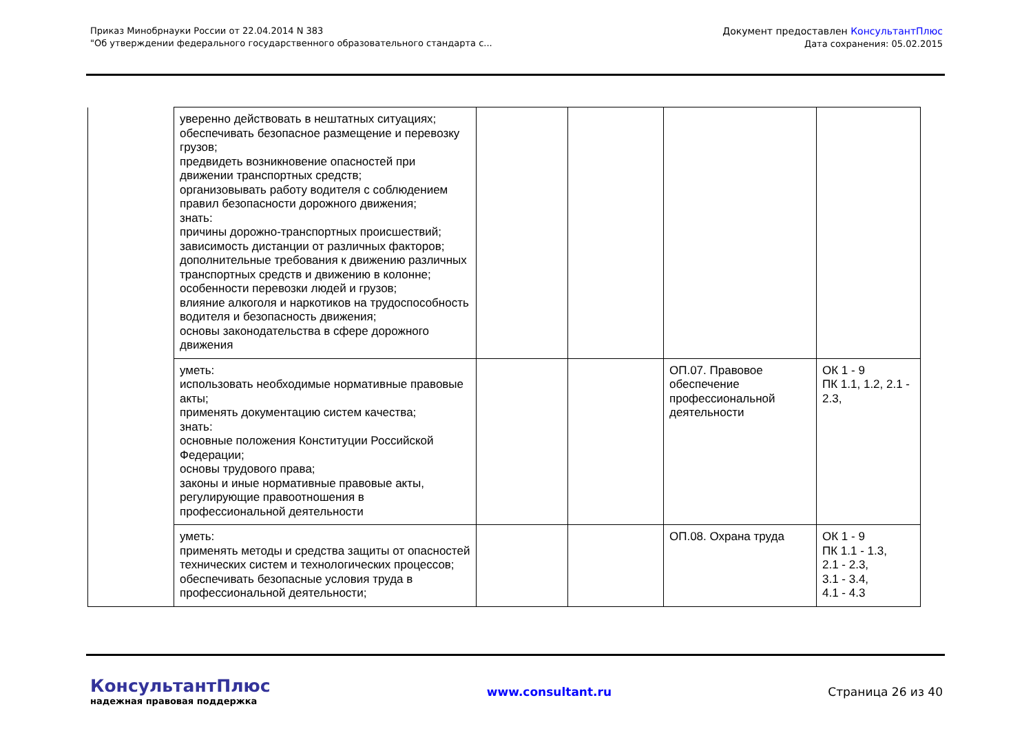Приказ Минобрнауки России от 22.04.2014 N 383
"Об утверждении федерального государственного образовательного стандарта с...
Документ предоставлен КонсультантПлюс
Дата сохранения: 05.02.2015
| | уверенно действовать в нештатных ситуациях; обеспечивать безопасное размещение и перевозку грузов; предвидеть возникновение опасностей при движении транспортных средств; организовывать работу водителя с соблюдением правил безопасности дорожного движения; знать: причины дорожно-транспортных происшествий; зависимость дистанции от различных факторов; дополнительные требования к движению различных транспортных средств и движению в колонне; особенности перевозки людей и грузов; влияние алкоголя и наркотиков на трудоспособность водителя и безопасность движения; основы законодательства в сфере дорожного движения | | | | |
| | уметь: использовать необходимые нормативные правовые акты; применять документацию систем качества; знать: основные положения Конституции Российской Федерации; основы трудового права; законы и иные нормативные правовые акты, регулирующие правоотношения в профессиональной деятельности | | | ОП.07. Правовое обеспечение профессиональной деятельности | ОК 1 - 9 ПК 1.1, 1.2, 2.1 - 2.3, |
| | уметь: применять методы и средства защиты от опасностей технических систем и технологических процессов; обеспечивать безопасные условия труда в профессиональной деятельности; | | | ОП.08. Охрана труда | ОК 1 - 9 ПК 1.1 - 1.3, 2.1 - 2.3, 3.1 - 3.4, 4.1 - 4.3 |
КонсультантПлюс
надежная правовая поддержка
www.consultant.ru Страница 26 из 40